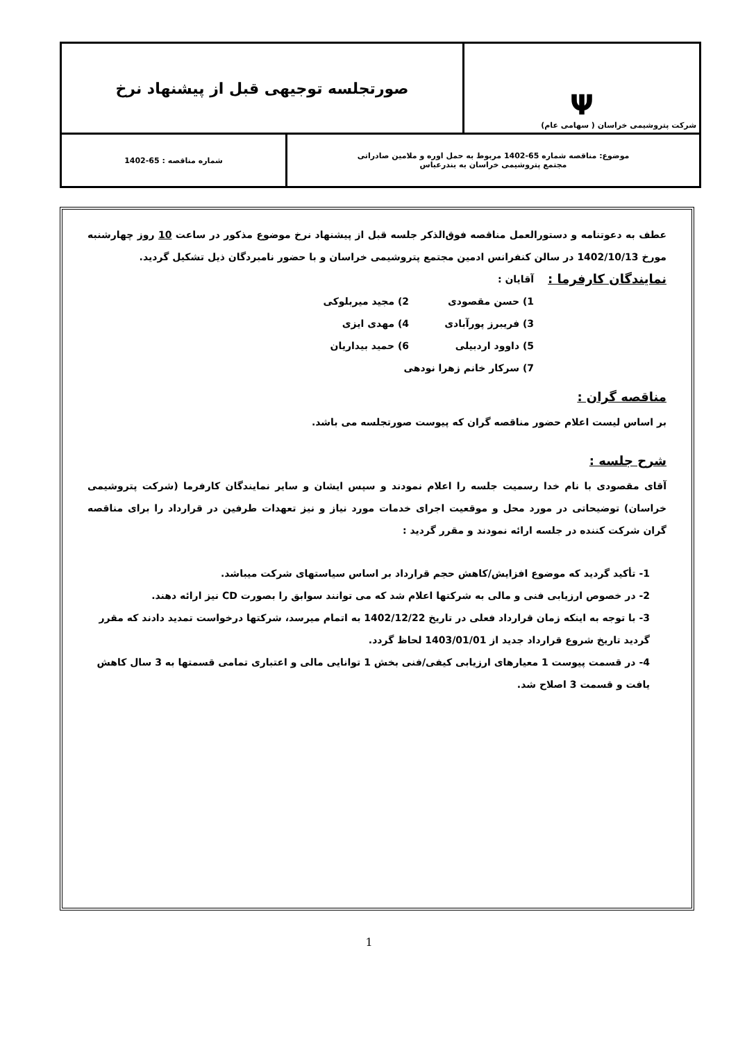| Ψ شرکت پتروشیمی خراسان ( سهامی عام) | صورتجلسه توجیهی قبل از پیشنهاد نرخ | |
| موضوع: مناقصه شماره 65-1402 مربوط به حمل اوره و ملامین صادراتی مجتمع پتروشیمی خراسان به بندرعباس | | شماره مناقصه : 65-1402 |
عطف به دعوتنامه و دستورالعمل مناقصه فوق‌الذکر جلسه قبل از پیشنهاد نرخ موضوع مذکور در ساعت 10 روز چهارشنبه مورخ 1402/10/13 در سالن کنفرانس ادمین مجتمع پتروشیمی خراسان و با حضور نامبردگان ذیل تشکیل گردید.
نمایندگان کارفرما :
آقایان :
1) حسن مقصودی 2) مجید میربلوکی 3) فریبرز پورآبادی 4) مهدی ایزی 5) داوود اردبیلی 6) حمید بیداریان 7) سرکار خانم زهرا نودهی
مناقصه گران :
بر اساس لیست اعلام حضور مناقصه گران که پیوست صورتجلسه می باشد.
شرح جلسه :
آقای مقصودی با نام خدا رسمیت جلسه را اعلام نمودند و سپس ایشان و سایر نمایندگان کارفرما (شرکت پتروشیمی خراسان) توضیحاتی در مورد محل و موقعیت اجرای خدمات مورد نیاز و نیز تعهدات طرفین در قرارداد را برای مناقصه گران شرکت کننده در جلسه ارائه نمودند و مقرر گردید :
1- تأکید گردید که موضوع افزایش/کاهش حجم قرارداد بر اساس سیاستهای شرکت میباشد.
2- در خصوص ارزیابی فنی و مالی به شرکتها اعلام شد که می توانند سوابق را بصورت CD نیز ارائه دهند.
3- با توجه به اینکه زمان قرارداد فعلی در تاریخ 1402/12/22 به اتمام میرسد، شرکتها درخواست تمدید دادند که مقرر گردید تاریخ شروع قرارداد جدید از 1403/01/01 لحاظ گردد.
4- در قسمت پیوست 1 معیارهای ارزیابی کیفی/فنی بخش 1 توانایی مالی و اعتباری تمامی قسمتها به 3 سال کاهش یافت و قسمت 3 اصلاح شد.
1